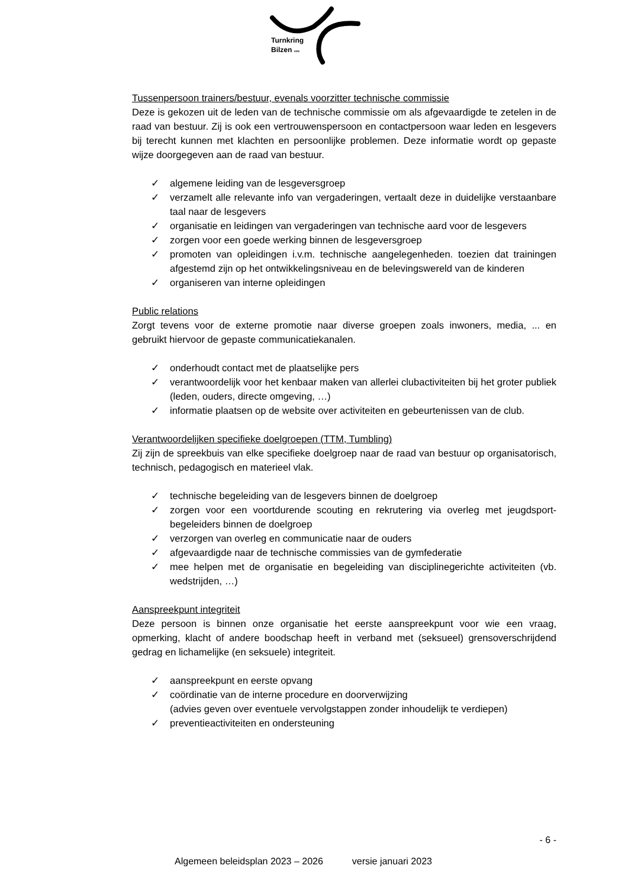Turnkring
Bilzen vzw
Tussenpersoon trainers/bestuur, evenals voorzitter technische commissie
Deze is gekozen uit de leden van de technische commissie om als afgevaardigde te zetelen in de raad van bestuur. Zij is ook een vertrouwenspersoon en contactpersoon waar leden en lesgevers bij terecht kunnen met klachten en persoonlijke problemen. Deze informatie wordt op gepaste wijze doorgegeven aan de raad van bestuur.
✓ algemene leiding van de lesgeversgroep
✓ verzamelt alle relevante info van vergaderingen, vertaalt deze in duidelijke verstaanbare taal naar de lesgevers
✓ organisatie en leidingen van vergaderingen van technische aard voor de lesgevers
✓ zorgen voor een goede werking binnen de lesgeversgroep
✓ promoten van opleidingen i.v.m. technische aangelegenheden. toezien dat trainingen afgestemd zijn op het ontwikkelingsniveau en de belevingswereld van de kinderen
✓ organiseren van interne opleidingen
Public relations
Zorgt tevens voor de externe promotie naar diverse groepen zoals inwoners, media, ... en gebruikt hiervoor de gepaste communicatiekanalen.
✓ onderhoudt contact met de plaatselijke pers
✓ verantwoordelijk voor het kenbaar maken van allerlei clubactiviteiten bij het groter publiek (leden, ouders, directe omgeving, …)
✓ informatie plaatsen op de website over activiteiten en gebeurtenissen van de club.
Verantwoordelijken specifieke doelgroepen (TTM, Tumbling)
Zij zijn de spreekbuis van elke specifieke doelgroep naar de raad van bestuur op organisatorisch, technisch, pedagogisch en materieel vlak.
✓ technische begeleiding van de lesgevers binnen de doelgroep
✓ zorgen voor een voortdurende scouting en rekrutering via overleg met jeugdsport-begeleiders binnen de doelgroep
✓ verzorgen van overleg en communicatie naar de ouders
✓ afgevaardigde naar de technische commissies van de gymfederatie
✓ mee helpen met de organisatie en begeleiding van disciplinegerichte activiteiten (vb. wedstrijden, …)
Aanspreekpunt integriteit
Deze persoon is binnen onze organisatie het eerste aanspreekpunt voor wie een vraag, opmerking, klacht of andere boodschap heeft in verband met (seksueel) grensoverschrijdend gedrag en lichamelijke (en seksuele) integriteit.
✓ aanspreekpunt en eerste opvang
✓ coördinatie van de interne procedure en doorverwijzing
(advies geven over eventuele vervolgstappen zonder inhoudelijk te verdiepen)
✓ preventieactiviteiten en ondersteuning
- 6 -
Algemeen beleidsplan 2023 – 2026 versie januari 2023